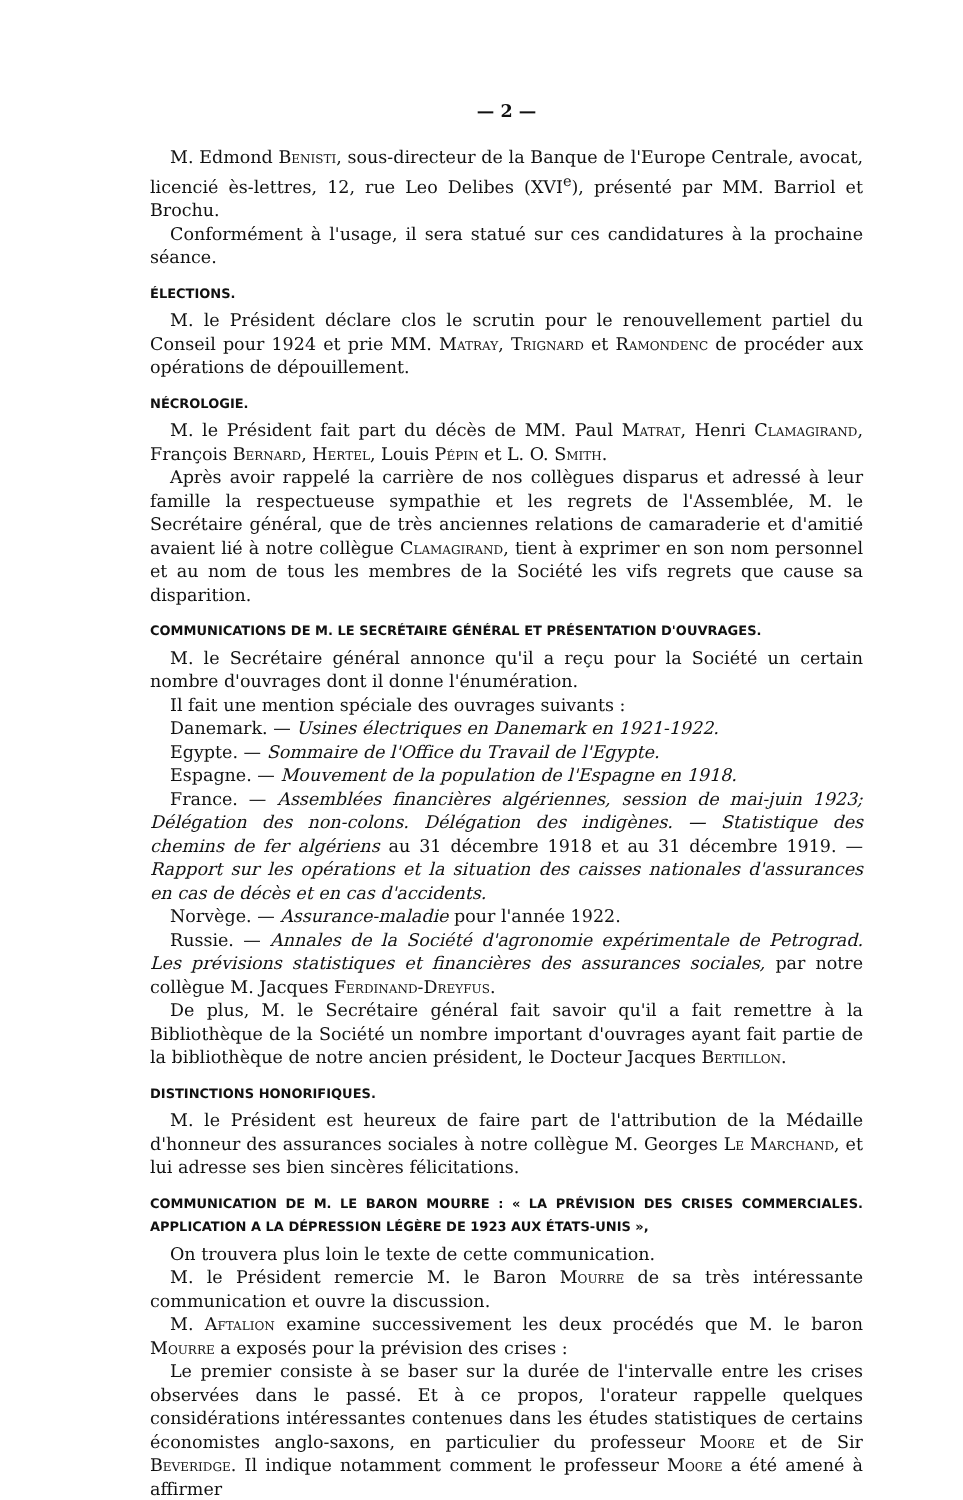— 2 —
M. Edmond Benisti, sous-directeur de la Banque de l'Europe Centrale, avocat, licencié ès-lettres, 12, rue Leo Delibes (XVI<sup>e</sup>), présenté par MM. Barriol et Brochu.
Conformément à l'usage, il sera statué sur ces candidatures à la prochaine séance.
ÉLECTIONS.
M. le Président déclare clos le scrutin pour le renouvellement partiel du Conseil pour 1924 et prie MM. Matray, Trignard et Ramondenc de procéder aux opérations de dépouillement.
NÉCROLOGIE.
M. le Président fait part du décès de MM. Paul Matrat, Henri Clamagirand, François Bernard, Hertel, Louis Pépin et L. O. Smith.
Après avoir rappelé la carrière de nos collègues disparus et adressé à leur famille la respectueuse sympathie et les regrets de l'Assemblée, M. le Secrétaire général, que de très anciennes relations de camaraderie et d'amitié avaient lié à notre collègue Clamagirand, tient à exprimer en son nom personnel et au nom de tous les membres de la Société les vifs regrets que cause sa disparition.
COMMUNICATIONS DE M. LE SECRÉTAIRE GÉNÉRAL ET PRÉSENTATION D'OUVRAGES.
M. le Secrétaire général annonce qu'il a reçu pour la Société un certain nombre d'ouvrages dont il donne l'énumération.
Il fait une mention spéciale des ouvrages suivants :
Danemark. — Usines électriques en Danemark en 1921-1922.
Egypte. — Sommaire de l'Office du Travail de l'Egypte.
Espagne. — Mouvement de la population de l'Espagne en 1918.
France. — Assemblées financières algériennes, session de mai-juin 1923; Délégation des non-colons. Délégation des indigènes. — Statistique des chemins de fer algériens au 31 décembre 1918 et au 31 décembre 1919. — Rapport sur les opérations et la situation des caisses nationales d'assurances en cas de décès et en cas d'accidents.
Norvège. — Assurance-maladie pour l'année 1922.
Russie. — Annales de la Société d'agronomie expérimentale de Petrograd. Les prévisions statistiques et financières des assurances sociales, par notre collègue M. Jacques Ferdinand-Dreyfus.
De plus, M. le Secrétaire général fait savoir qu'il a fait remettre à la Bibliothèque de la Société un nombre important d'ouvrages ayant fait partie de la bibliothèque de notre ancien président, le Docteur Jacques Bertillon.
DISTINCTIONS HONORIFIQUES.
M. le Président est heureux de faire part de l'attribution de la Médaille d'honneur des assurances sociales à notre collègue M. Georges Le Marchand, et lui adresse ses bien sincères félicitations.
COMMUNICATION DE M. LE BARON MOURRE : « LA PRÉVISION DES CRISES COMMERCIALES. APPLICATION A LA DÉPRESSION LÉGÈRE DE 1923 AUX ÉTATS-UNIS »,
On trouvera plus loin le texte de cette communication.
M. le Président remercie M. le Baron Mourre de sa très intéressante communication et ouvre la discussion.
M. Aftalion examine successivement les deux procédés que M. le baron Mourre a exposés pour la prévision des crises :
Le premier consiste à se baser sur la durée de l'intervalle entre les crises observées dans le passé. Et à ce propos, l'orateur rappelle quelques considérations intéressantes contenues dans les études statistiques de certains économistes anglo-saxons, en particulier du professeur Moore et de Sir Beveridge. Il indique notamment comment le professeur Moore a été amené à affirmer